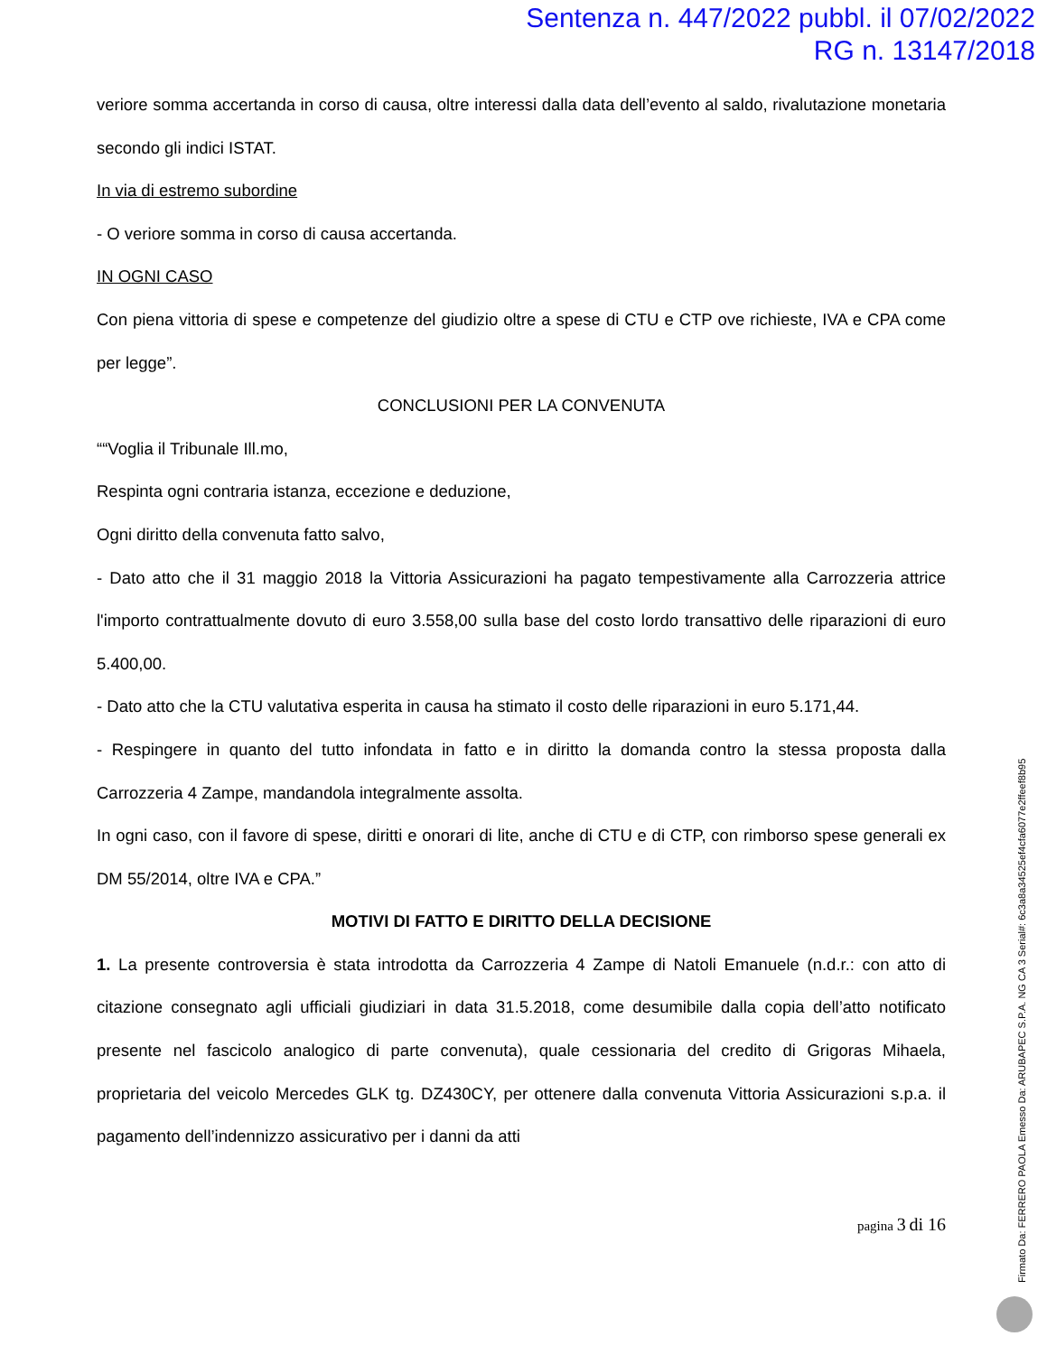Sentenza n. 447/2022 pubbl. il 07/02/2022
RG n. 13147/2018
veriore somma accertanda in corso di causa, oltre interessi dalla data dell’evento al saldo, rivalutazione monetaria secondo gli indici ISTAT.
In via di estremo subordine
- O veriore somma in corso di causa accertanda.
IN OGNI CASO
Con piena vittoria di spese e competenze del giudizio oltre a spese di CTU e CTP ove richieste, IVA e CPA come per legge”.
CONCLUSIONI PER LA CONVENUTA
““Voglia il Tribunale Ill.mo,
Respinta ogni contraria istanza, eccezione e deduzione,
Ogni diritto della convenuta fatto salvo,
- Dato atto che il 31 maggio 2018 la Vittoria Assicurazioni ha pagato tempestivamente alla Carrozzeria attrice l'importo contrattualmente dovuto di euro 3.558,00 sulla base del costo lordo transattivo delle riparazioni di euro 5.400,00.
- Dato atto che la CTU valutativa esperita in causa ha stimato il costo delle riparazioni in euro 5.171,44.
- Respingere in quanto del tutto infondata in fatto e in diritto la domanda contro la stessa proposta dalla Carrozzeria 4 Zampe, mandandola integralmente assolta.
In ogni caso, con il favore di spese, diritti e onorari di lite, anche di CTU e di CTP, con rimborso spese generali ex DM 55/2014, oltre IVA e CPA.”
MOTIVI DI FATTO E DIRITTO DELLA DECISIONE
1. La presente controversia è stata introdotta da Carrozzeria 4 Zampe di Natoli Emanuele (n.d.r.: con atto di citazione consegnato agli ufficiali giudiziari in data 31.5.2018, come desumibile dalla copia dell’atto notificato presente nel fascicolo analogico di parte convenuta), quale cessionaria del credito di Grigoras Mihaela, proprietaria del veicolo Mercedes GLK tg. DZ430CY, per ottenere dalla convenuta Vittoria Assicurazioni s.p.a. il pagamento dell’indennizzo assicurativo per i danni da atti
pagina 3 di 16
Firmato Da: FERRERO PAOLA Emesso Da: ARUBAPEC S.P.A. NG CA 3 Serial#: 6c3a8a34525ef4cfa6077e2ffeef8b95